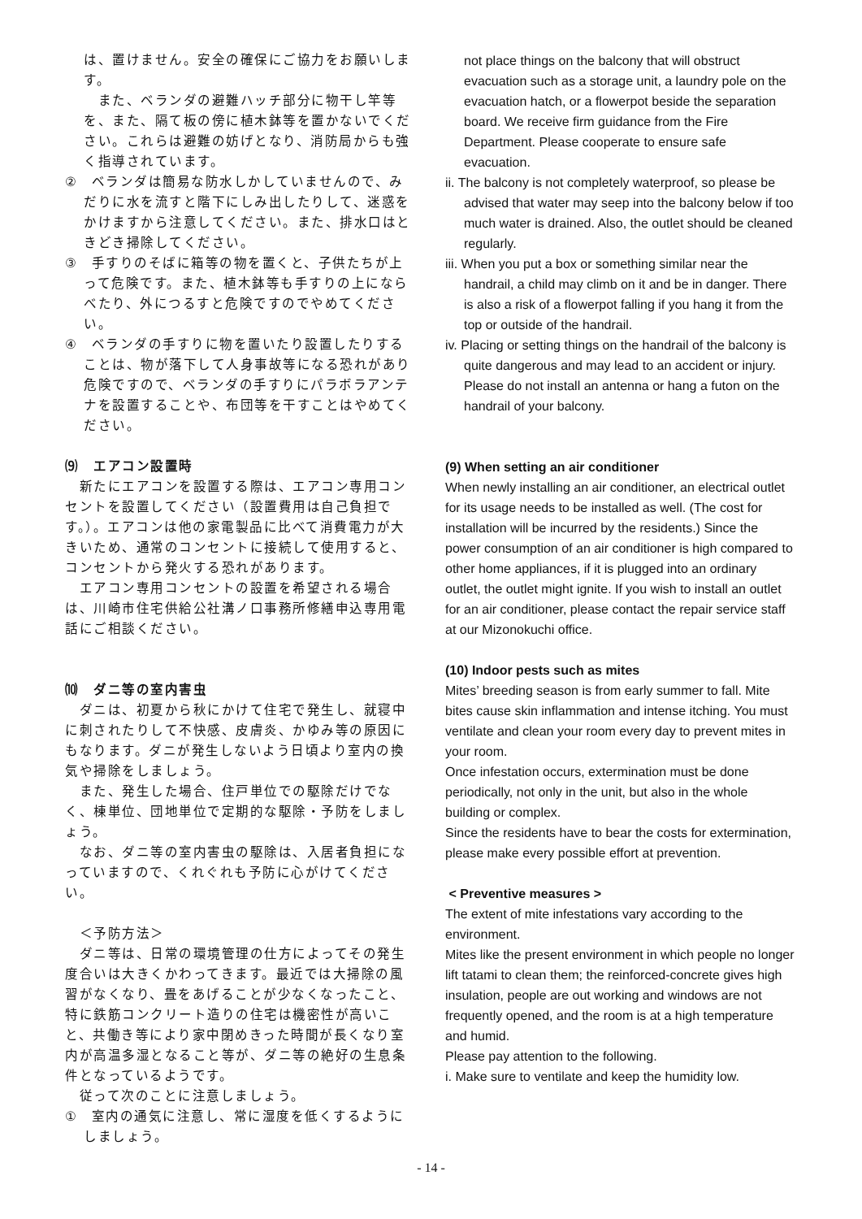は、置けません。安全の確保にご協力をお願いします。
　また、ベランダの避難ハッチ部分に物干し竿等を、また、隔て板の傍に植木鉢等を置かないでください。これらは避難の妨げとなり、消防局からも強く指導されています。
②　ベランダは簡易な防水しかしていませんので、みだりに水を流すと階下にしみ出したりして、迷惑をかけますから注意してください。また、排水口はときどき掃除してください。
③　手すりのそばに箱等の物を置くと、子供たちが上って危険です。また、植木鉢等も手すりの上にならべたり、外につるすと危険ですのでやめてください。
④　ベランダの手すりに物を置いたり設置したりすることは、物が落下して人身事故等になる恐れがあり危険ですので、ベランダの手すりにパラボラアンテナを設置することや、布団等を干すことはやめてください。
⑼　エアコン設置時
　新たにエアコンを設置する際は、エアコン専用コンセントを設置してください（設置費用は自己負担です。）。エアコンは他の家電製品に比べて消費電力が大きいため、通常のコンセントに接続して使用すると、コンセントから発火する恐れがあります。
　エアコン専用コンセントの設置を希望される場合は、川崎市住宅供給公社溝ノ口事務所修繕申込専用電話にご相談ください。
⑽　ダニ等の室内害虫
　ダニは、初夏から秋にかけて住宅で発生し、就寝中に刺されたりして不快感、皮膚炎、かゆみ等の原因にもなります。ダニが発生しないよう日頃より室内の換気や掃除をしましょう。
　また、発生した場合、住戸単位での駆除だけでなく、棟単位、団地単位で定期的な駆除・予防をしましょう。
　なお、ダニ等の室内害虫の駆除は、入居者負担になっていますので、くれぐれも予防に心がけてください。
　＜予防方法＞
　ダニ等は、日常の環境管理の仕方によってその発生度合いは大きくかわってきます。最近では大掃除の風習がなくなり、畳をあげることが少なくなったこと、特に鉄筋コンクリート造りの住宅は機密性が高いこと、共働き等により家中閉めきった時間が長くなり室内が高温多湿となること等が、ダニ等の絶好の生息条件となっているようです。
　従って次のことに注意しましょう。
①　室内の通気に注意し、常に湿度を低くするようにしましょう。
not place things on the balcony that will obstruct evacuation such as a storage unit, a laundry pole on the evacuation hatch, or a flowerpot beside the separation board. We receive firm guidance from the Fire Department. Please cooperate to ensure safe evacuation.
ii. The balcony is not completely waterproof, so please be advised that water may seep into the balcony below if too much water is drained. Also, the outlet should be cleaned regularly.
iii. When you put a box or something similar near the handrail, a child may climb on it and be in danger. There is also a risk of a flowerpot falling if you hang it from the top or outside of the handrail.
iv. Placing or setting things on the handrail of the balcony is quite dangerous and may lead to an accident or injury. Please do not install an antenna or hang a futon on the handrail of your balcony.
(9) When setting an air conditioner
When newly installing an air conditioner, an electrical outlet for its usage needs to be installed as well. (The cost for installation will be incurred by the residents.) Since the power consumption of an air conditioner is high compared to other home appliances, if it is plugged into an ordinary outlet, the outlet might ignite. If you wish to install an outlet for an air conditioner, please contact the repair service staff at our Mizonokuchi office.
(10) Indoor pests such as mites
Mites’ breeding season is from early summer to fall. Mite bites cause skin inflammation and intense itching. You must ventilate and clean your room every day to prevent mites in your room.
Once infestation occurs, extermination must be done periodically, not only in the unit, but also in the whole building or complex.
Since the residents have to bear the costs for extermination, please make every possible effort at prevention.
< Preventive measures >
The extent of mite infestations vary according to the environment.
Mites like the present environment in which people no longer lift tatami to clean them; the reinforced-concrete gives high insulation, people are out working and windows are not frequently opened, and the room is at a high temperature and humid.
Please pay attention to the following.
i. Make sure to ventilate and keep the humidity low.
- 14 -